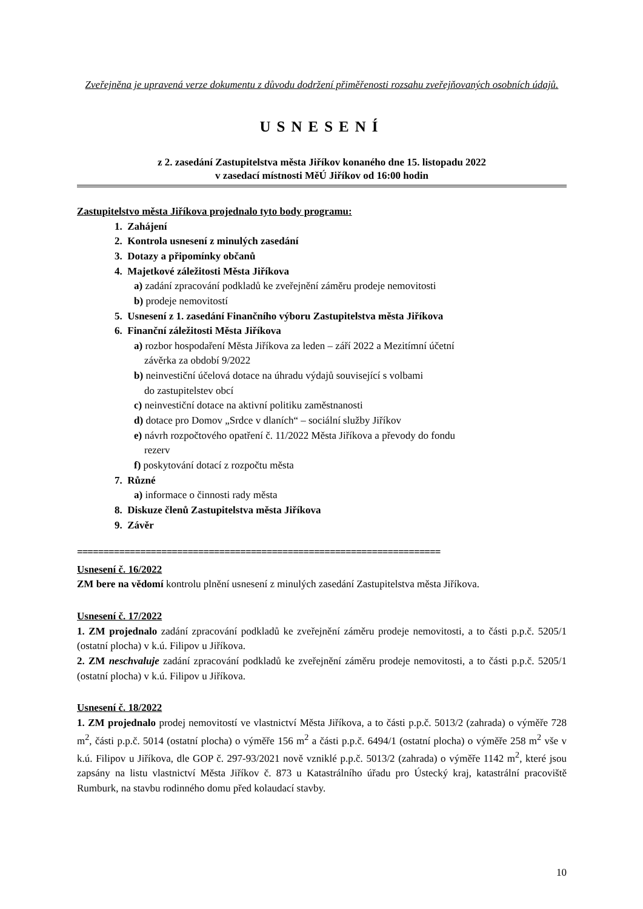Zveřejněna je upravená verze dokumentu z důvodu dodržení přiměřenosti rozsahu zveřejňovaných osobních údajů.
USNESENÍ
z 2. zasedání Zastupitelstva města Jiříkov konaného dne 15. listopadu 2022
v zasedací místnosti MěÚ Jiříkov od 16:00 hodin
Zastupitelstvo města Jiříkova projednalo tyto body programu:
1. Zahájení
2. Kontrola usnesení z minulých zasedání
3. Dotazy a připomínky občanů
4. Majetkové záležitosti Města Jiříkova
a) zadání zpracování podkladů ke zveřejnění záměru prodeje nemovitosti
b) prodeje nemovitostí
5. Usnesení z 1. zasedání Finančního výboru Zastupitelstva města Jiříkova
6. Finanční záležitosti Města Jiříkova
a) rozbor hospodaření Města Jiříkova za leden – září 2022 a Mezitímní účetní
závěrka za období 9/2022
b) neinvestiční účelová dotace na úhradu výdajů související s volbami
do zastupitelstev obcí
c) neinvestiční dotace na aktivní politiku zaměstnanosti
d) dotace pro Domov „Srdce v dlaních“ – sociální služby Jiříkov
e) návrh rozpočtového opatření č. 11/2022 Města Jiříkova a převody do fondu
rezerv
f) poskytování dotací z rozpočtu města
7. Různé
a) informace o činnosti rady města
8. Diskuze členů Zastupitelstva města Jiříkova
9. Závěr
=====================================================================
Usnesení č. 16/2022
ZM bere na vědomí kontrolu plnění usnesení z minulých zasedání Zastupitelstva města Jiříkova.
Usnesení č. 17/2022
1. ZM projednalo zadání zpracování podkladů ke zveřejnění záměru prodeje nemovitosti, a to části p.p.č. 5205/1 (ostatní plocha) v k.ú. Filipov u Jiříkova.
2. ZM neschvaluje zadání zpracování podkladů ke zveřejnění záměru prodeje nemovitosti, a to části p.p.č. 5205/1 (ostatní plocha) v k.ú. Filipov u Jiříkova.
Usnesení č. 18/2022
1. ZM projednalo prodej nemovitostí ve vlastnictví Města Jiříkova, a to části p.p.č. 5013/2 (zahrada) o výměře 728 m<sup>2</sup>, části p.p.č. 5014 (ostatní plocha) o výměře 156 m<sup>2</sup> a části p.p.č. 6494/1 (ostatní plocha) o výměře 258 m<sup>2</sup> vše v k.ú. Filipov u Jiříkova, dle GOP č. 297-93/2021 nově vzniklé p.p.č. 5013/2 (zahrada) o výměře 1142 m<sup>2</sup>, které jsou zapsány na listu vlastnictví Města Jiříkov č. 873 u Katastrálního úřadu pro Ústecký kraj, katastrální pracoviště Rumburk, na stavbu rodinného domu před kolaudací stavby.
10